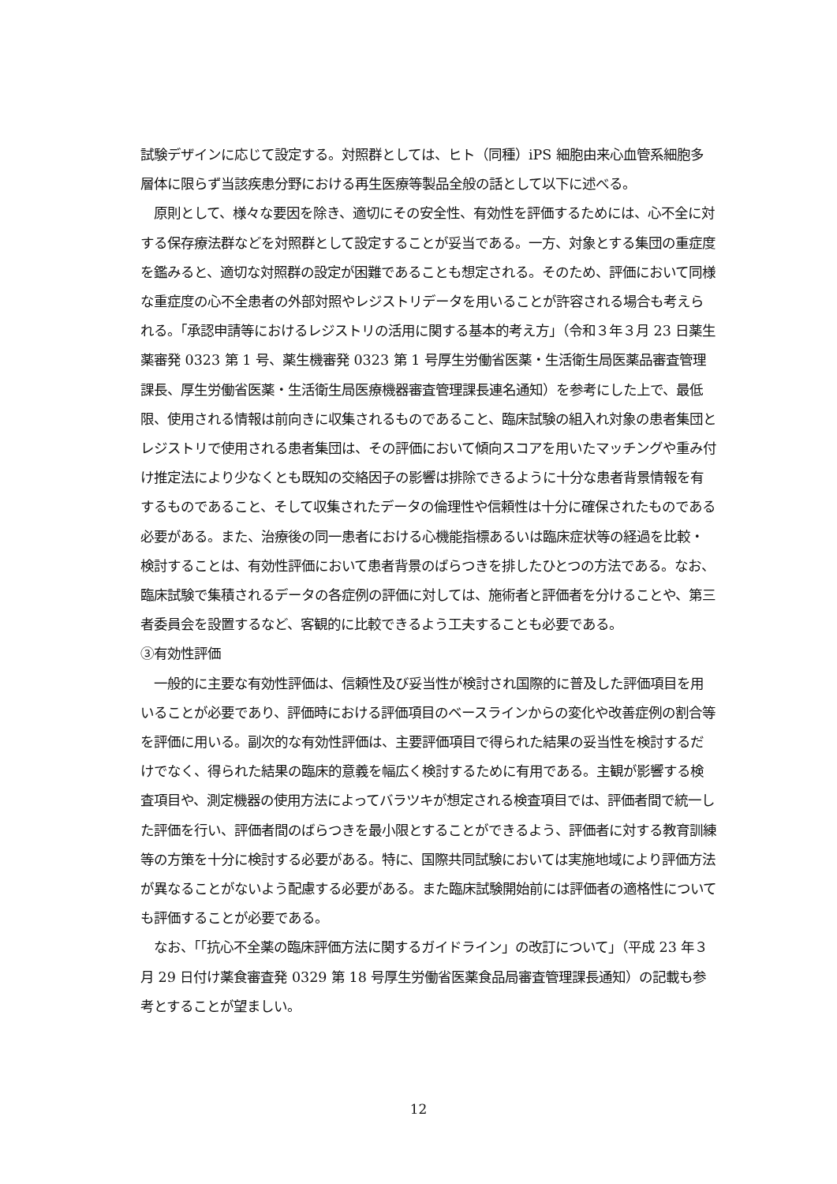試験デザインに応じて設定する。対照群としては、ヒト（同種）iPS 細胞由来心血管系細胞多層体に限らず当該疾患分野における再生医療等製品全般の話として以下に述べる。
　原則として、様々な要因を除き、適切にその安全性、有効性を評価するためには、心不全に対する保存療法群などを対照群として設定することが妥当である。一方、対象とする集団の重症度を鑑みると、適切な対照群の設定が困難であることも想定される。そのため、評価において同様な重症度の心不全患者の外部対照やレジストリデータを用いることが許容される場合も考えられる。「承認申請等におけるレジストリの活用に関する基本的考え方」（令和３年３月 23 日薬生薬審発 0323 第 1 号、薬生機審発 0323 第 1 号厚生労働省医薬・生活衛生局医薬品審査管理課長、厚生労働省医薬・生活衛生局医療機器審査管理課長連名通知）を参考にした上で、最低限、使用される情報は前向きに収集されるものであること、臨床試験の組入れ対象の患者集団とレジストリで使用される患者集団は、その評価において傾向スコアを用いたマッチングや重み付け推定法により少なくとも既知の交絡因子の影響は排除できるように十分な患者背景情報を有するものであること、そして収集されたデータの倫理性や信頼性は十分に確保されたものである必要がある。また、治療後の同一患者における心機能指標あるいは臨床症状等の経過を比較・検討することは、有効性評価において患者背景のばらつきを排したひとつの方法である。なお、臨床試験で集積されるデータの各症例の評価に対しては、施術者と評価者を分けることや、第三者委員会を設置するなど、客観的に比較できるよう工夫することも必要である。
③有効性評価
　一般的に主要な有効性評価は、信頼性及び妥当性が検討され国際的に普及した評価項目を用いることが必要であり、評価時における評価項目のベースラインからの変化や改善症例の割合等を評価に用いる。副次的な有効性評価は、主要評価項目で得られた結果の妥当性を検討するだけでなく、得られた結果の臨床的意義を幅広く検討するために有用である。主観が影響する検査項目や、測定機器の使用方法によってバラツキが想定される検査項目では、評価者間で統一した評価を行い、評価者間のばらつきを最小限とすることができるよう、評価者に対する教育訓練等の方策を十分に検討する必要がある。特に、国際共同試験においては実施地域により評価方法が異なることがないよう配慮する必要がある。また臨床試験開始前には評価者の適格性についても評価することが必要である。
　なお、「「抗心不全薬の臨床評価方法に関するガイドライン」の改訂について」（平成 23 年３月 29 日付け薬食審査発 0329 第 18 号厚生労働省医薬食品局審査管理課長通知）の記載も参考とすることが望ましい。
12